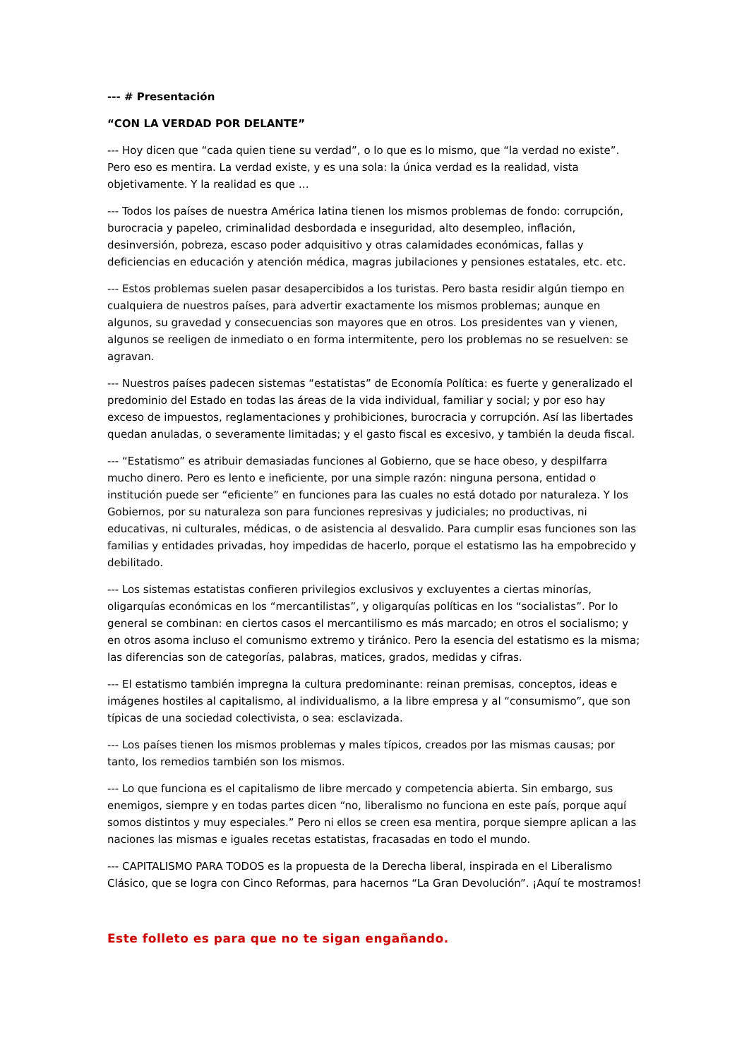--- # Presentación
“CON LA VERDAD POR DELANTE”
--- Hoy dicen que “cada quien tiene su verdad”, o lo que es lo mismo, que “la verdad no existe”. Pero eso es mentira. La verdad existe, y es una sola: la única verdad es la realidad, vista objetivamente. Y la realidad es que …
--- Todos los países de nuestra América latina tienen los mismos problemas de fondo: corrupción, burocracia y papeleo, criminalidad desbordada e inseguridad, alto desempleo, inflación, desinversión, pobreza, escaso poder adquisitivo y otras calamidades económicas, fallas y deficiencias en educación y atención médica, magras jubilaciones y pensiones estatales, etc. etc.
--- Estos problemas suelen pasar desapercibidos a los turistas. Pero basta residir algún tiempo en cualquiera de nuestros países, para advertir exactamente los mismos problemas; aunque en algunos, su gravedad y consecuencias son mayores que en otros. Los presidentes van y vienen, algunos se reeligen de inmediato o en forma intermitente, pero los problemas no se resuelven: se agravan.
--- Nuestros países padecen sistemas “estatistas” de Economía Política: es fuerte y generalizado el predominio del Estado en todas las áreas de la vida individual, familiar y social; y por eso hay exceso de impuestos, reglamentaciones y prohibiciones, burocracia y corrupción. Así las libertades quedan anuladas, o severamente limitadas; y el gasto fiscal es excesivo, y también la deuda fiscal.
--- “Estatismo” es atribuir demasiadas funciones al Gobierno, que se hace obeso, y despilfarra mucho dinero. Pero es lento e ineficiente, por una simple razón: ninguna persona, entidad o institución puede ser “eficiente” en funciones para las cuales no está dotado por naturaleza. Y los Gobiernos, por su naturaleza son para funciones represivas y judiciales; no productivas, ni educativas, ni culturales, médicas, o de asistencia al desvalido. Para cumplir esas funciones son las familias y entidades privadas, hoy impedidas de hacerlo, porque el estatismo las ha empobrecido y debilitado.
--- Los sistemas estatistas confieren privilegios exclusivos y excluyentes a ciertas minorías, oligarquías económicas en los “mercantilistas”, y oligarquías políticas en los “socialistas”. Por lo general se combinan: en ciertos casos el mercantilismo es más marcado; en otros el socialismo; y en otros asoma incluso el comunismo extremo y tiránico. Pero la esencia del estatismo es la misma; las diferencias son de categorías, palabras, matices, grados, medidas y cifras.
--- El estatismo también impregna la cultura predominante: reinan premisas, conceptos, ideas e imágenes hostiles al capitalismo, al individualismo, a la libre empresa y al “consumismo”, que son típicas de una sociedad colectivista, o sea: esclavizada.
--- Los países tienen los mismos problemas y males típicos, creados por las mismas causas; por tanto, los remedios también son los mismos.
--- Lo que funciona es el capitalismo de libre mercado y competencia abierta. Sin embargo, sus enemigos, siempre y en todas partes dicen “no, liberalismo no funciona en este país, porque aquí somos distintos y muy especiales.” Pero ni ellos se creen esa mentira, porque siempre aplican a las naciones las mismas e iguales recetas estatistas, fracasadas en todo el mundo.
--- CAPITALISMO PARA TODOS es la propuesta de la Derecha liberal, inspirada en el Liberalismo Clásico, que se logra con Cinco Reformas, para hacernos “La Gran Devolución”. ¡Aquí te mostramos!
Este folleto es para que no te sigan engañando.